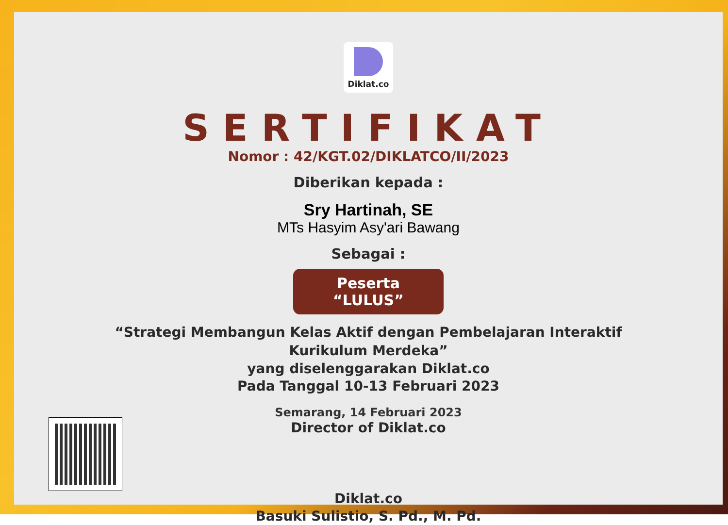Diklat.co
SERTIFIKAT
Nomor : 42/KGT.02/DIKLATCO/II/2023
Diberikan kepada :
Sry Hartinah, SE
MTs Hasyim Asy'ari Bawang
Sebagai :
Peserta “LULUS”
“Strategi Membangun Kelas Aktif dengan Pembelajaran Interaktif
Kurikulum Merdeka”
yang diselenggarakan Diklat.co
Pada Tanggal 10-13 Februari 2023
Semarang, 14 Februari 2023
Director of Diklat.co
Diklat.co
Basuki Sulistio, S. Pd., M. Pd.